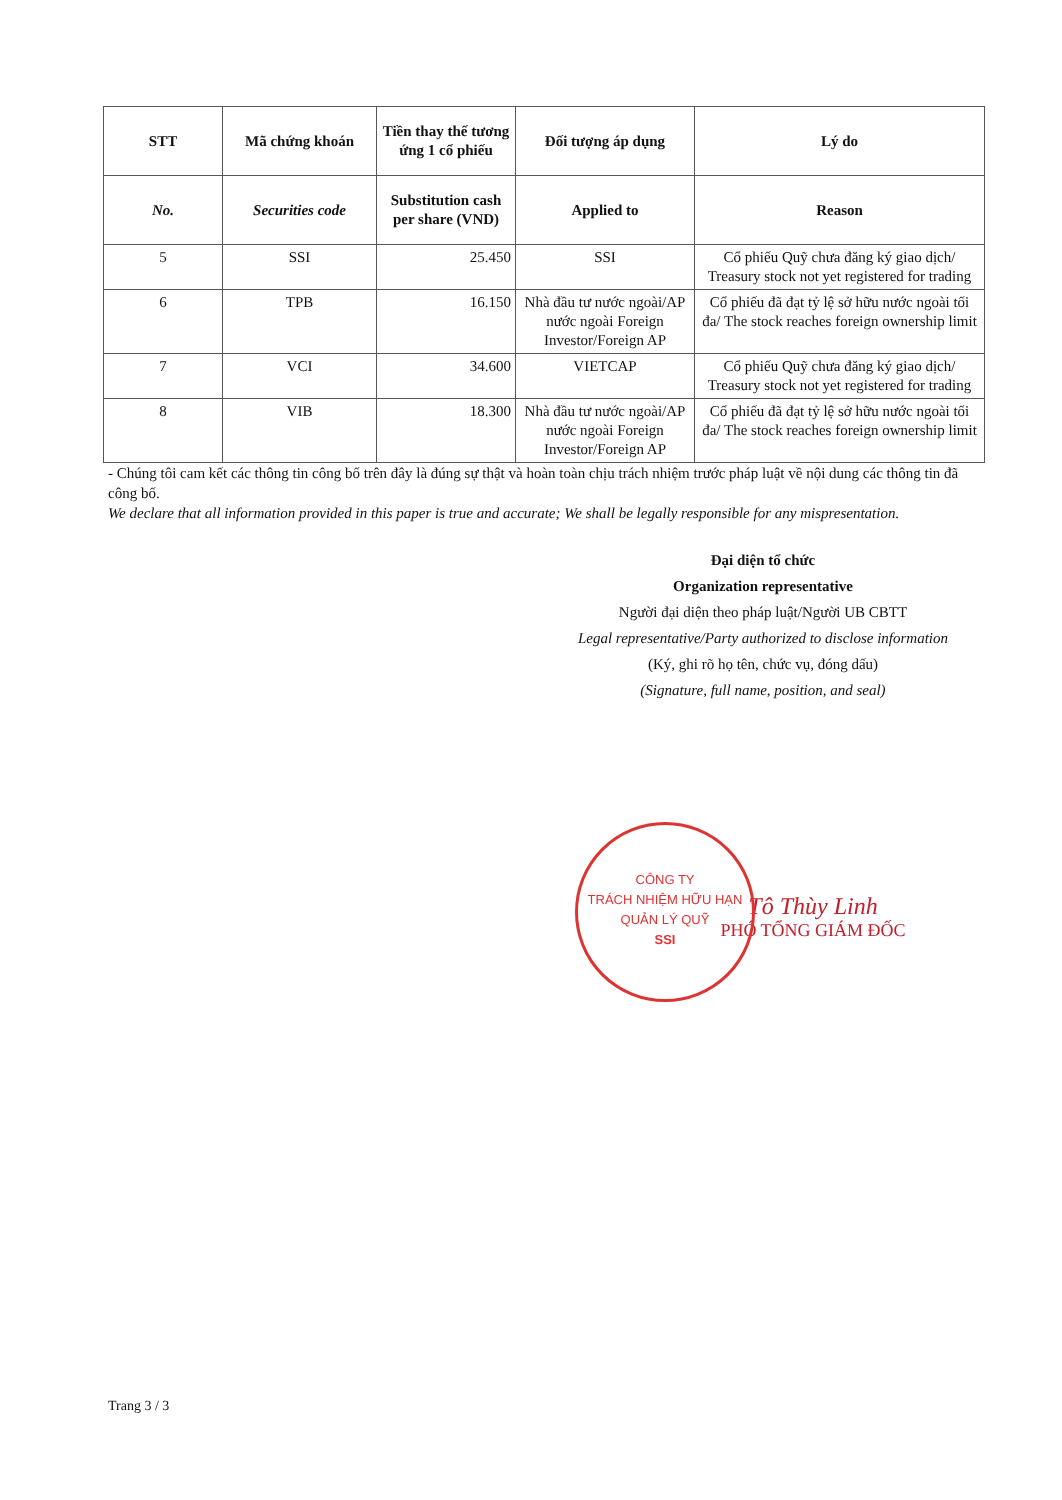| STT | Mã chứng khoán | Tiền thay thế tương ứng 1 cổ phiếu | Đối tượng áp dụng | Lý do |
| --- | --- | --- | --- | --- |
| No. | Securities code | Substitution cash per share (VND) | Applied to | Reason |
| 5 | SSI | 25.450 | SSI | Cổ phiếu Quỹ chưa đăng ký giao dịch/ Treasury stock not yet registered for trading |
| 6 | TPB | 16.150 | Nhà đầu tư nước ngoài/AP nước ngoài Foreign Investor/Foreign AP | Cổ phiếu đã đạt tỷ lệ sở hữu nước ngoài tối đa/ The stock reaches foreign ownership limit |
| 7 | VCI | 34.600 | VIETCAP | Cổ phiếu Quỹ chưa đăng ký giao dịch/ Treasury stock not yet registered for trading |
| 8 | VIB | 18.300 | Nhà đầu tư nước ngoài/AP nước ngoài Foreign Investor/Foreign AP | Cổ phiếu đã đạt tỷ lệ sở hữu nước ngoài tối đa/ The stock reaches foreign ownership limit |
- Chúng tôi cam kết các thông tin công bố trên đây là đúng sự thật và hoàn toàn chịu trách nhiệm trước pháp luật về nội dung các thông tin đã công bố.
We declare that all information provided in this paper is true and accurate; We shall be legally responsible for any mispresentation.
Đại diện tổ chức
Organization representative
Người đại diện theo pháp luật/Người UB CBTT
Legal representative/Party authorized to disclose information
(Ký, ghi rõ họ tên, chức vụ, đóng dấu)
(Signature, full name, position, and seal)
Tô Thùy Linh
PHÓ TỔNG GIÁM ĐỐC
CÔNG TY
TRÁCH NHIỆM HỮU HẠN
QUẢN LÝ QUỸ
SSI
Trang 3 / 3